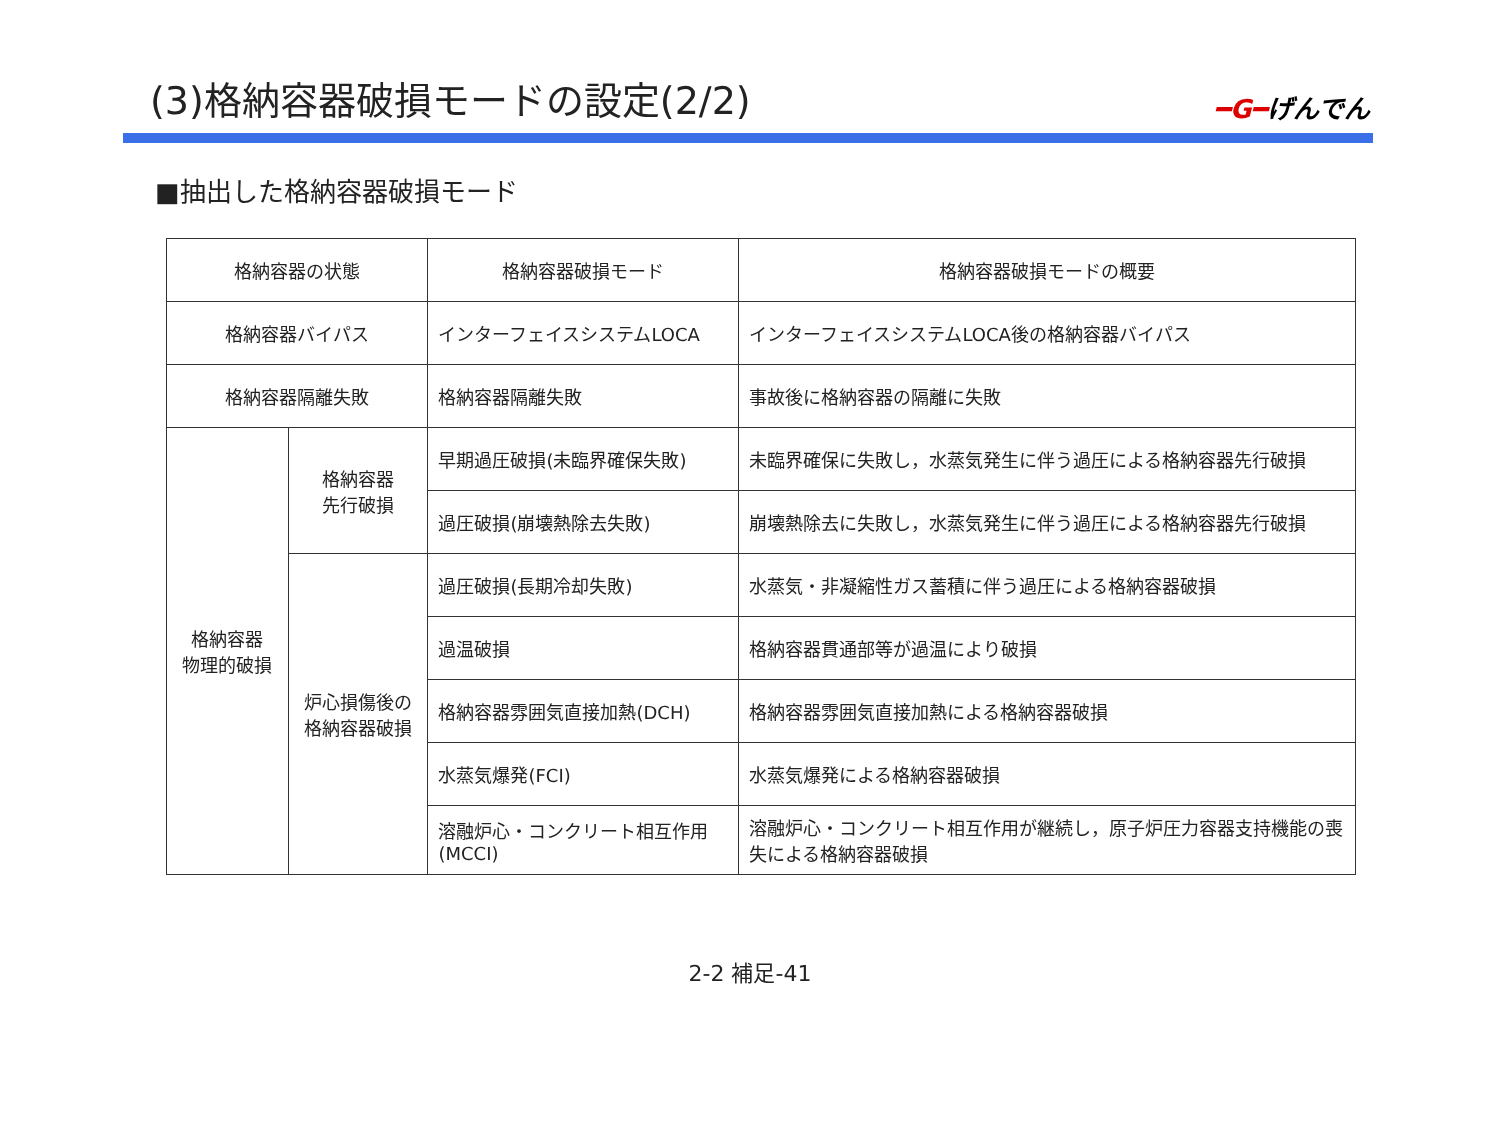(3)格納容器破損モードの設定(2/2)
━G━げんでん
■抽出した格納容器破損モード
| 格納容器の状態 | | 格納容器破損モード | 格納容器破損モードの概要 |
| 格納容器バイパス | | インターフェイスシステムLOCA | インターフェイスシステムLOCA後の格納容器バイパス |
| 格納容器隔離失敗 | | 格納容器隔離失敗 | 事故後に格納容器の隔離に失敗 |
| 格納容器 物理的破損 | 格納容器 先行破損 | 早期過圧破損(未臨界確保失敗) | 未臨界確保に失敗し，水蒸気発生に伴う過圧による格納容器先行破損 |
| | | 過圧破損(崩壊熱除去失敗) | 崩壊熱除去に失敗し，水蒸気発生に伴う過圧による格納容器先行破損 |
| | 炉心損傷後の 格納容器破損 | 過圧破損(長期冷却失敗) | 水蒸気・非凝縮性ガス蓄積に伴う過圧による格納容器破損 |
| | | 過温破損 | 格納容器貫通部等が過温により破損 |
| | | 格納容器雰囲気直接加熱(DCH) | 格納容器雰囲気直接加熱による格納容器破損 |
| | | 水蒸気爆発(FCI) | 水蒸気爆発による格納容器破損 |
| | | 溶融炉心・コンクリート相互作用(MCCI) | 溶融炉心・コンクリート相互作用が継続し，原子炉圧力容器支持機能の喪失による格納容器破損 |
2-2 補足-41